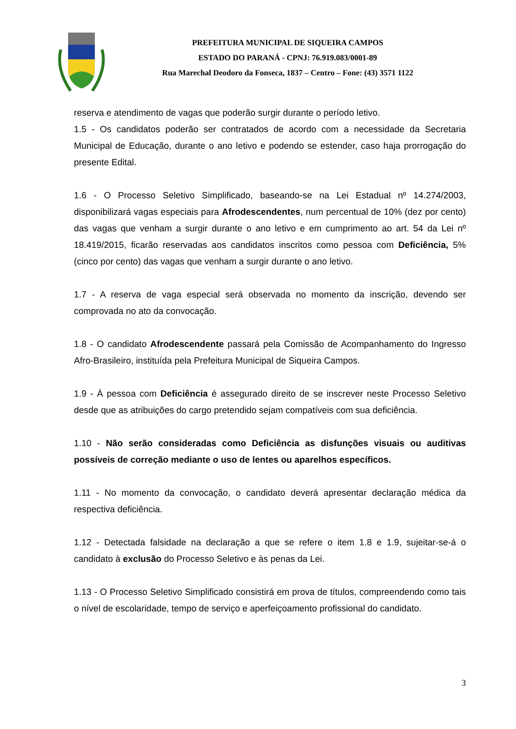PREFEITURA MUNICIPAL DE SIQUEIRA CAMPOS
ESTADO DO PARANÁ - CPNJ: 76.919.083/0001-89
Rua Marechal Deodoro da Fonseca, 1837 – Centro – Fone: (43) 3571 1122
reserva e atendimento de vagas que poderão surgir durante o período letivo.
1.5 - Os candidatos poderão ser contratados de acordo com a necessidade da Secretaria Municipal de Educação, durante o ano letivo e podendo se estender, caso haja prorrogação do presente Edital.
1.6 - O Processo Seletivo Simplificado, baseando-se na Lei Estadual nº 14.274/2003, disponibilizará vagas especiais para Afrodescendentes, num percentual de 10% (dez por cento) das vagas que venham a surgir durante o ano letivo e em cumprimento ao art. 54 da Lei nº 18.419/2015, ficarão reservadas aos candidatos inscritos como pessoa com Deficiência, 5% (cinco por cento) das vagas que venham a surgir durante o ano letivo.
1.7 - A reserva de vaga especial será observada no momento da inscrição, devendo ser comprovada no ato da convocação.
1.8 - O candidato Afrodescendente passará pela Comissão de Acompanhamento do Ingresso Afro-Brasileiro, instituída pela Prefeitura Municipal de Siqueira Campos.
1.9 - À pessoa com Deficiência é assegurado direito de se inscrever neste Processo Seletivo desde que as atribuições do cargo pretendido sejam compatíveis com sua deficiência.
1.10 - Não serão consideradas como Deficiência as disfunções visuais ou auditivas possíveis de correção mediante o uso de lentes ou aparelhos específicos.
1.11 - No momento da convocação, o candidato deverá apresentar declaração médica da respectiva deficiência.
1.12 - Detectada falsidade na declaração a que se refere o item 1.8 e 1.9, sujeitar-se-á o candidato à exclusão do Processo Seletivo e às penas da Lei.
1.13 - O Processo Seletivo Simplificado consistirá em prova de títulos, compreendendo como tais o nível de escolaridade, tempo de serviço e aperfeiçoamento profissional do candidato.
3